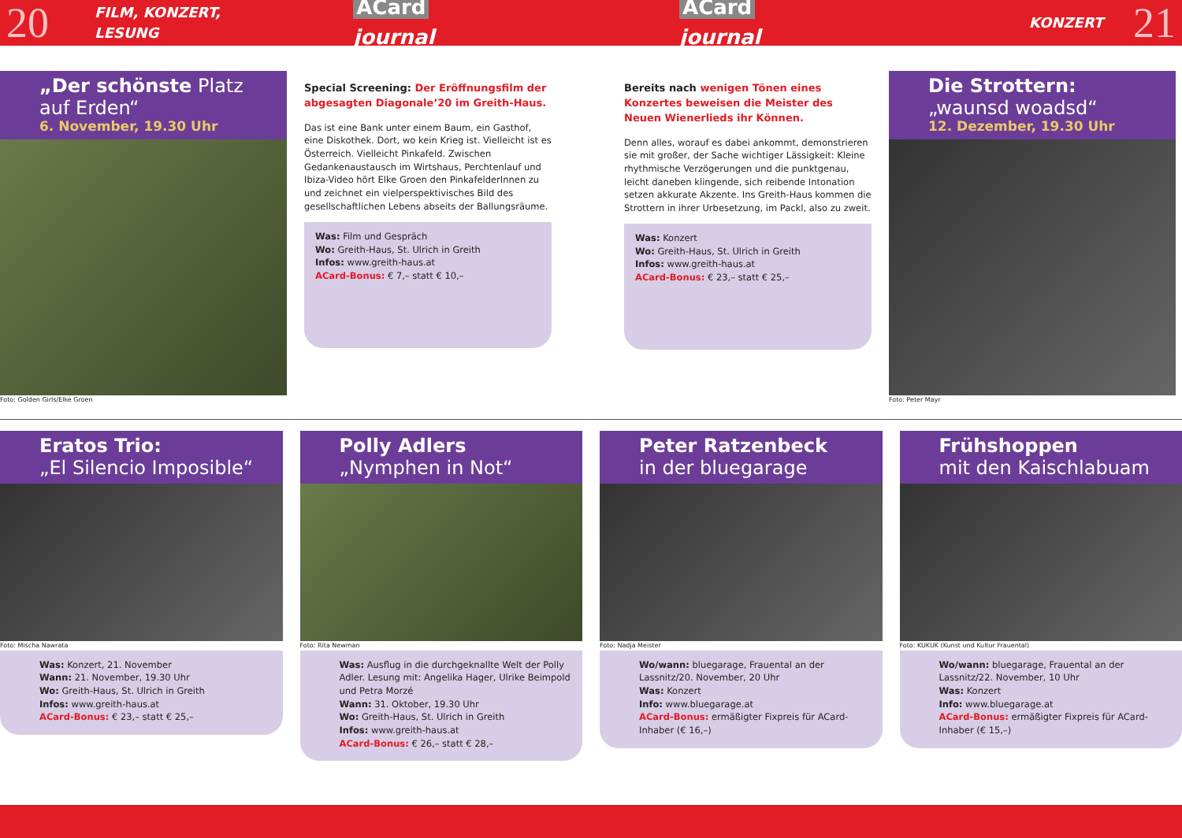20 FILM, KONZERT, LESUNG ACard journal ACard journal KONZERT 21
„Der schönste Platz auf Erden“6. November, 19.30 Uhr
Foto: Golden Girls/Elke Groen
Special Screening: Der Eröffnungsfilm der abgesagten Diagonale’20 im Greith-Haus.
Das ist eine Bank unter einem Baum, ein Gasthof, eine Diskothek. Dort, wo kein Krieg ist. Vielleicht ist es Österreich. Vielleicht Pinkafeld. Zwischen Gedankenaustausch im Wirtshaus, Perchtenlauf und Ibiza-Video hört Elke Groen den PinkafelderInnen zu und zeichnet ein vielperspektivisches Bild des gesellschaftlichen Lebens abseits der Ballungsräume.
Was: Film und Gespräch
Wo: Greith-Haus, St. Ulrich in Greith
Infos: www.greith-haus.at
ACard-Bonus: € 7,– statt € 10,–
Bereits nach wenigen Tönen eines Konzertes beweisen die Meister des Neuen Wienerlieds ihr Können.
Denn alles, worauf es dabei ankommt, demonstrieren sie mit großer, der Sache wichtiger Lässigkeit: Kleine rhythmische Verzögerungen und die punktgenau, leicht daneben klingende, sich reibende Intonation setzen akkurate Akzente. Ins Greith-Haus kommen die Strottern in ihrer Urbesetzung, im Packl, also zu zweit.
Was: Konzert
Wo: Greith-Haus, St. Ulrich in Greith
Infos: www.greith-haus.at
ACard-Bonus: € 23,– statt € 25,–
Die Strottern:
„waunsd woadsd“12. Dezember, 19.30 Uhr
Foto: Peter Mayr
Eratos Trio:
„El Silencio Imposible“
Foto: Mischa Nawrata
Was: Konzert, 21. November
Wann: 21. November, 19.30 Uhr
Wo: Greith-Haus, St. Ulrich in Greith
Infos: www.greith-haus.at
ACard-Bonus: € 23,– statt € 25,–
Polly Adlers
„Nymphen in Not“
Foto: Rita Newman
Was: Ausflug in die durchgeknallte Welt der Polly Adler. Lesung mit: Angelika Hager, Ulrike Beimpold und Petra Morzé
Wann: 31. Oktober, 19.30 Uhr
Wo: Greith-Haus, St. Ulrich in Greith
Infos: www.greith-haus.at
ACard-Bonus: € 26,– statt € 28,–
Peter Ratzenbeck
in der bluegarage
Foto: Nadja Meister
Wo/wann: bluegarage, Frauental an der Lassnitz/20. November, 20 Uhr
Was: Konzert
Info: www.bluegarage.at
ACard-Bonus: ermäßigter Fixpreis für ACard-Inhaber (€ 16,–)
Frühshoppen
mit den Kaischlabuam
Foto: KUKUK (Kunst und Kultur Frauental)
Wo/wann: bluegarage, Frauental an der Lassnitz/22. November, 10 Uhr
Was: Konzert
Info: www.bluegarage.at
ACard-Bonus: ermäßigter Fixpreis für ACard-Inhaber (€ 15,–)